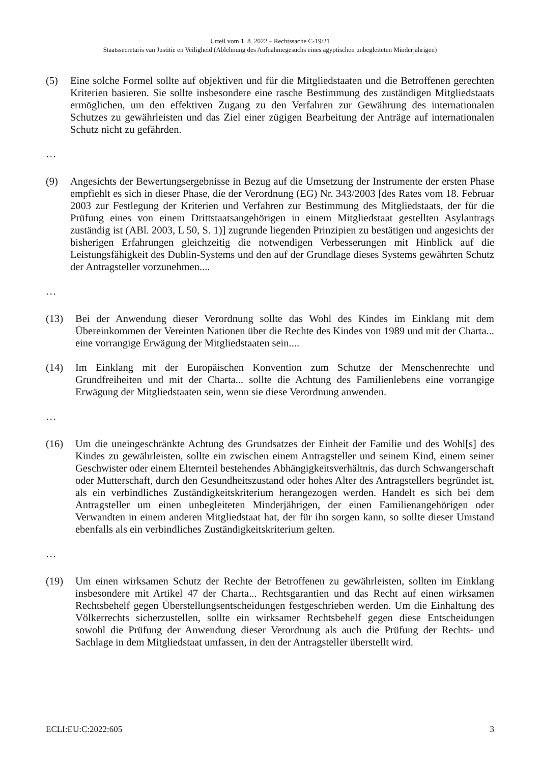Urteil vom 1. 8. 2022 – Rechtssache C-19/21
Staatssecretaris van Justitie en Veiligheid (Ablehnung des Aufnahmegesuchs eines ägyptischen unbegleiteten Minderjährigen)
(5) Eine solche Formel sollte auf objektiven und für die Mitgliedstaaten und die Betroffenen gerechten Kriterien basieren. Sie sollte insbesondere eine rasche Bestimmung des zuständigen Mitgliedstaats ermöglichen, um den effektiven Zugang zu den Verfahren zur Gewährung des internationalen Schutzes zu gewährleisten und das Ziel einer zügigen Bearbeitung der Anträge auf internationalen Schutz nicht zu gefährden.
…
(9) Angesichts der Bewertungsergebnisse in Bezug auf die Umsetzung der Instrumente der ersten Phase empfiehlt es sich in dieser Phase, die der Verordnung (EG) Nr. 343/2003 [des Rates vom 18. Februar 2003 zur Festlegung der Kriterien und Verfahren zur Bestimmung des Mitgliedstaats, der für die Prüfung eines von einem Drittstaatsangehörigen in einem Mitgliedstaat gestellten Asylantrags zuständig ist (ABl. 2003, L 50, S. 1)] zugrunde liegenden Prinzipien zu bestätigen und angesichts der bisherigen Erfahrungen gleichzeitig die notwendigen Verbesserungen mit Hinblick auf die Leistungsfähigkeit des Dublin-Systems und den auf der Grundlage dieses Systems gewährten Schutz der Antragsteller vorzunehmen....
…
(13) Bei der Anwendung dieser Verordnung sollte das Wohl des Kindes im Einklang mit dem Übereinkommen der Vereinten Nationen über die Rechte des Kindes von 1989 und mit der Charta... eine vorrangige Erwägung der Mitgliedstaaten sein....
(14) Im Einklang mit der Europäischen Konvention zum Schutze der Menschenrechte und Grundfreiheiten und mit der Charta... sollte die Achtung des Familienlebens eine vorrangige Erwägung der Mitgliedstaaten sein, wenn sie diese Verordnung anwenden.
…
(16) Um die uneingeschränkte Achtung des Grundsatzes der Einheit der Familie und des Wohl[s] des Kindes zu gewährleisten, sollte ein zwischen einem Antragsteller und seinem Kind, einem seiner Geschwister oder einem Elternteil bestehendes Abhängigkeitsverhältnis, das durch Schwangerschaft oder Mutterschaft, durch den Gesundheitszustand oder hohes Alter des Antragstellers begründet ist, als ein verbindliches Zuständigkeitskriterium herangezogen werden. Handelt es sich bei dem Antragsteller um einen unbegleiteten Minderjährigen, der einen Familienangehörigen oder Verwandten in einem anderen Mitgliedstaat hat, der für ihn sorgen kann, so sollte dieser Umstand ebenfalls als ein verbindliches Zuständigkeitskriterium gelten.
…
(19) Um einen wirksamen Schutz der Rechte der Betroffenen zu gewährleisten, sollten im Einklang insbesondere mit Artikel 47 der Charta... Rechtsgarantien und das Recht auf einen wirksamen Rechtsbehelf gegen Überstellungsentscheidungen festgeschrieben werden. Um die Einhaltung des Völkerrechts sicherzustellen, sollte ein wirksamer Rechtsbehelf gegen diese Entscheidungen sowohl die Prüfung der Anwendung dieser Verordnung als auch die Prüfung der Rechts- und Sachlage in dem Mitgliedstaat umfassen, in den der Antragsteller überstellt wird.
ECLI:EU:C:2022:605 3